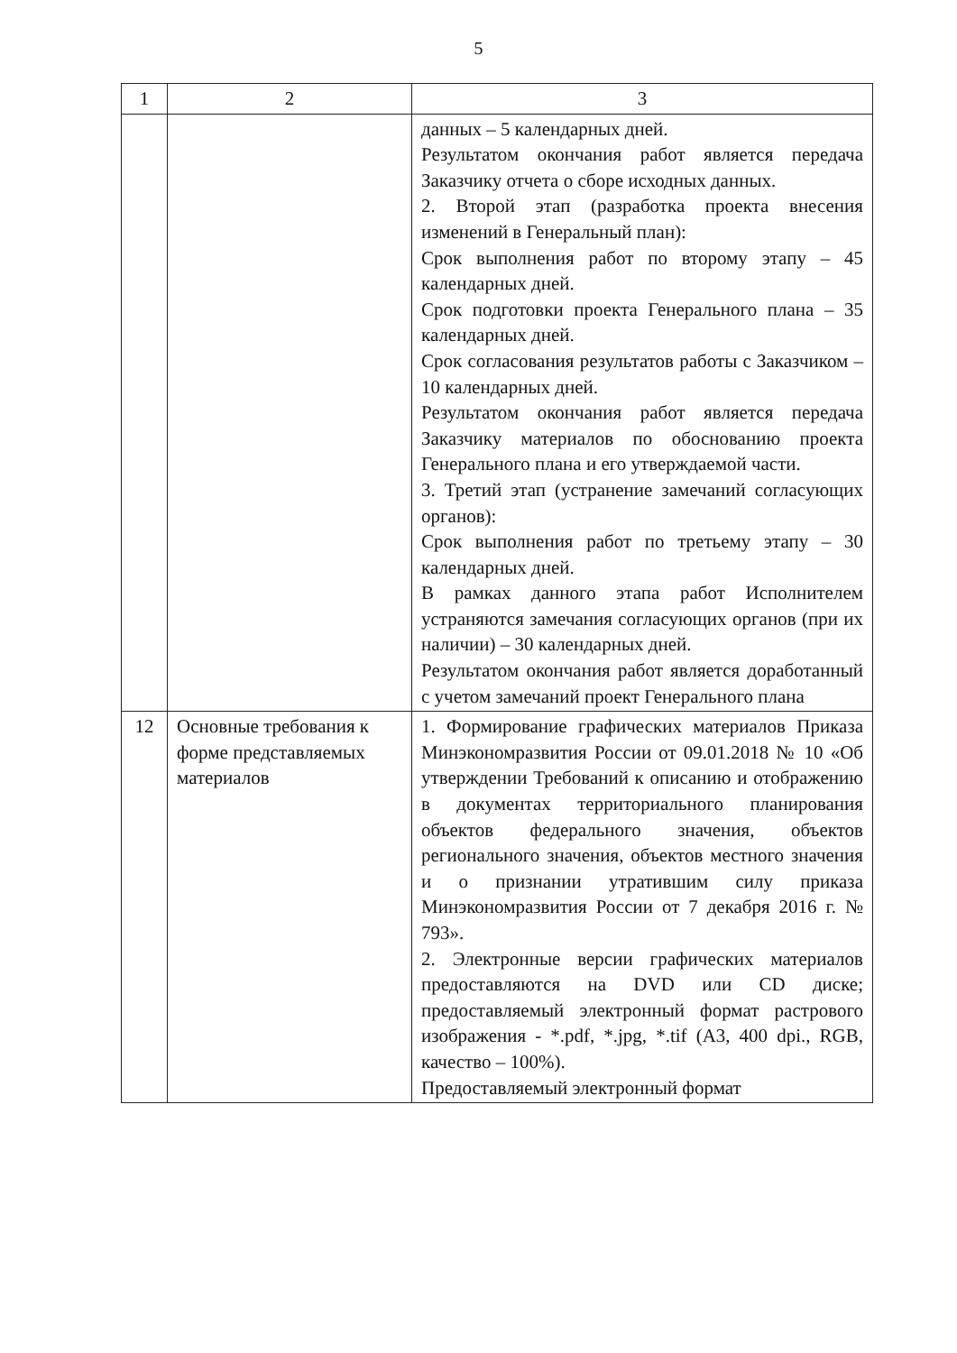5
| 1 | 2 | 3 |
| --- | --- | --- |
| | | данных – 5 календарных дней. Результатом окончания работ является передача Заказчику отчета о сборе исходных данных. 2. Второй этап (разработка проекта внесения изменений в Генеральный план): Срок выполнения работ по второму этапу – 45 календарных дней. Срок подготовки проекта Генерального плана – 35 календарных дней. Срок согласования результатов работы с Заказчиком – 10 календарных дней. Результатом окончания работ является передача Заказчику материалов по обоснованию проекта Генерального плана и его утверждаемой части. 3. Третий этап (устранение замечаний согласующих органов): Срок выполнения работ по третьему этапу – 30 календарных дней. В рамках данного этапа работ Исполнителем устраняются замечания согласующих органов (при их наличии) – 30 календарных дней. Результатом окончания работ является доработанный с учетом замечаний проект Генерального плана |
| 12 | Основные требования к форме представляемых материалов | 1. Формирование графических материалов Приказа Минэкономразвития России от 09.01.2018 № 10 «Об утверждении Требований к описанию и отображению в документах территориального планирования объектов федерального значения, объектов регионального значения, объектов местного значения и о признании утратившим силу приказа Минэкономразвития России от 7 декабря 2016 г. № 793». 2. Электронные версии графических материалов предоставляются на DVD или CD диске; предоставляемый электронный формат растрового изображения - *.pdf, *.jpg, *.tif (А3, 400 dpi., RGB, качество – 100%). Предоставляемый электронный формат |